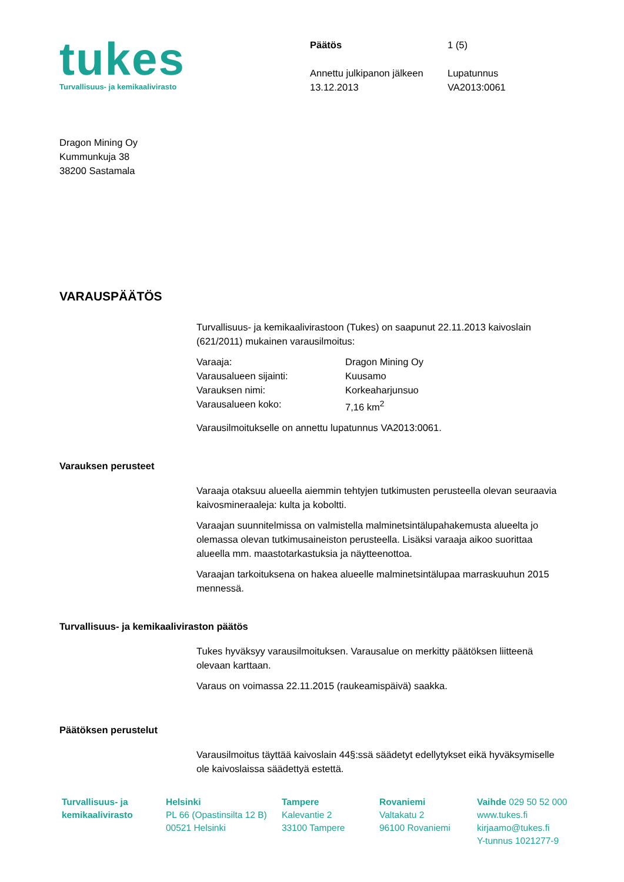tukes
Turvallisuus- ja kemikaalivirasto
Päätös 1 (5) Annettu julkipanon jälkeen Lupatunnus 13.12.2013 VA2013:0061
Dragon Mining Oy
Kummunkuja 38
38200 Sastamala
VARAUSPÄÄTÖS
Turvallisuus- ja kemikaalivirastoon (Tukes) on saapunut 22.11.2013 kaivoslain (621/2011) mukainen varausilmoitus:
Varaaja: Dragon Mining Oy Varausalueen sijainti: Kuusamo Varauksen nimi: Korkeaharjunsuo Varausalueen koko: 7,16 km<sup>2</sup>
Varausilmoitukselle on annettu lupatunnus VA2013:0061.
Varauksen perusteet
Varaaja otaksuu alueella aiemmin tehtyjen tutkimusten perusteella olevan seuraavia kaivosmineraaleja: kulta ja koboltti.
Varaajan suunnitelmissa on valmistella malminetsintälupahakemusta alueelta jo olemassa olevan tutkimusaineiston perusteella. Lisäksi varaaja aikoo suorittaa alueella mm. maastotarkastuksia ja näytteenottoa.
Varaajan tarkoituksena on hakea alueelle malminetsintälupaa marraskuuhun 2015 mennessä.
Turvallisuus- ja kemikaaliviraston päätös
Tukes hyväksyy varausilmoituksen. Varausalue on merkitty päätöksen liitteenä olevaan karttaan.
Varaus on voimassa 22.11.2015 (raukeamispäivä) saakka.
Päätöksen perustelut
Varausilmoitus täyttää kaivoslain 44§:ssä säädetyt edellytykset eikä hyväksymiselle ole kaivoslaissa säädettyä estettä.
Turvallisuus- ja
kemikaalivirasto
Helsinki
PL 66 (Opastinsilta 12 B)
00521 Helsinki
Tampere
Kalevantie 2
33100 Tampere
Rovaniemi
Valtakatu 2
96100 Rovaniemi
Vaihde 029 50 52 000
www.tukes.fi
kirjaamo@tukes.fi
Y-tunnus 1021277-9